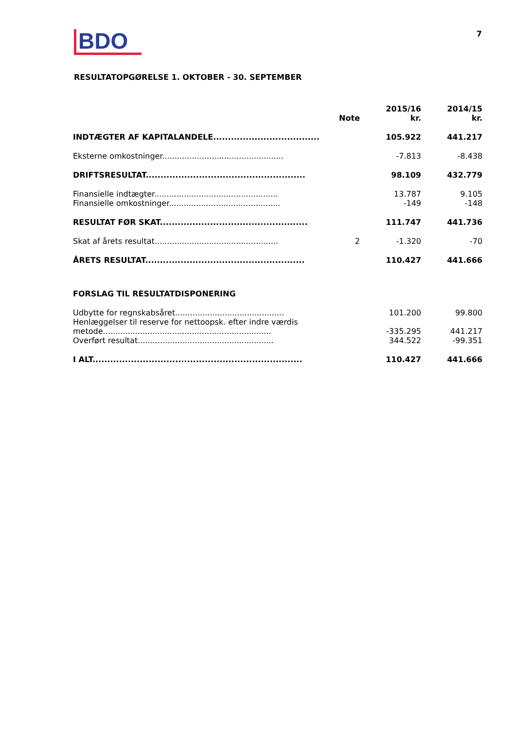BDO
7
RESULTATOPGØRELSE 1. OKTOBER - 30. SEPTEMBER
| | Note | 2015/16 kr. | 2014/15 kr. |
| --- | --- | --- | --- |
| INDTÆGTER AF KAPITALANDELE.................................... | | 105.922 | 441.217 |
| Eksterne omkostninger................................................. | | -7.813 | -8.438 |
| DRIFTSRESULTAT...................................................... | | 98.109 | 432.779 |
| Finansielle indtægter.................................................. | | 13.787 | 9.105 |
| Finansielle omkostninger............................................. | | -149 | -148 |
| RESULTAT FØR SKAT.................................................. | | 111.747 | 441.736 |
| Skat af årets resultat.................................................. | 2 | -1.320 | -70 |
| ÅRETS RESULTAT...................................................... | | 110.427 | 441.666 |
| FORSLAG TIL RESULTATDISPONERING | | | |
| Udbytte for regnskabsåret............................................ | | 101.200 | 99.800 |
| Henlæggelser til reserve for nettoopsk. efter indre værdis metode.................................................................... | | -335.295 | 441.217 |
| Overført resultat....................................................... | | 344.522 | -99.351 |
| I ALT....................................................................... | | 110.427 | 441.666 |